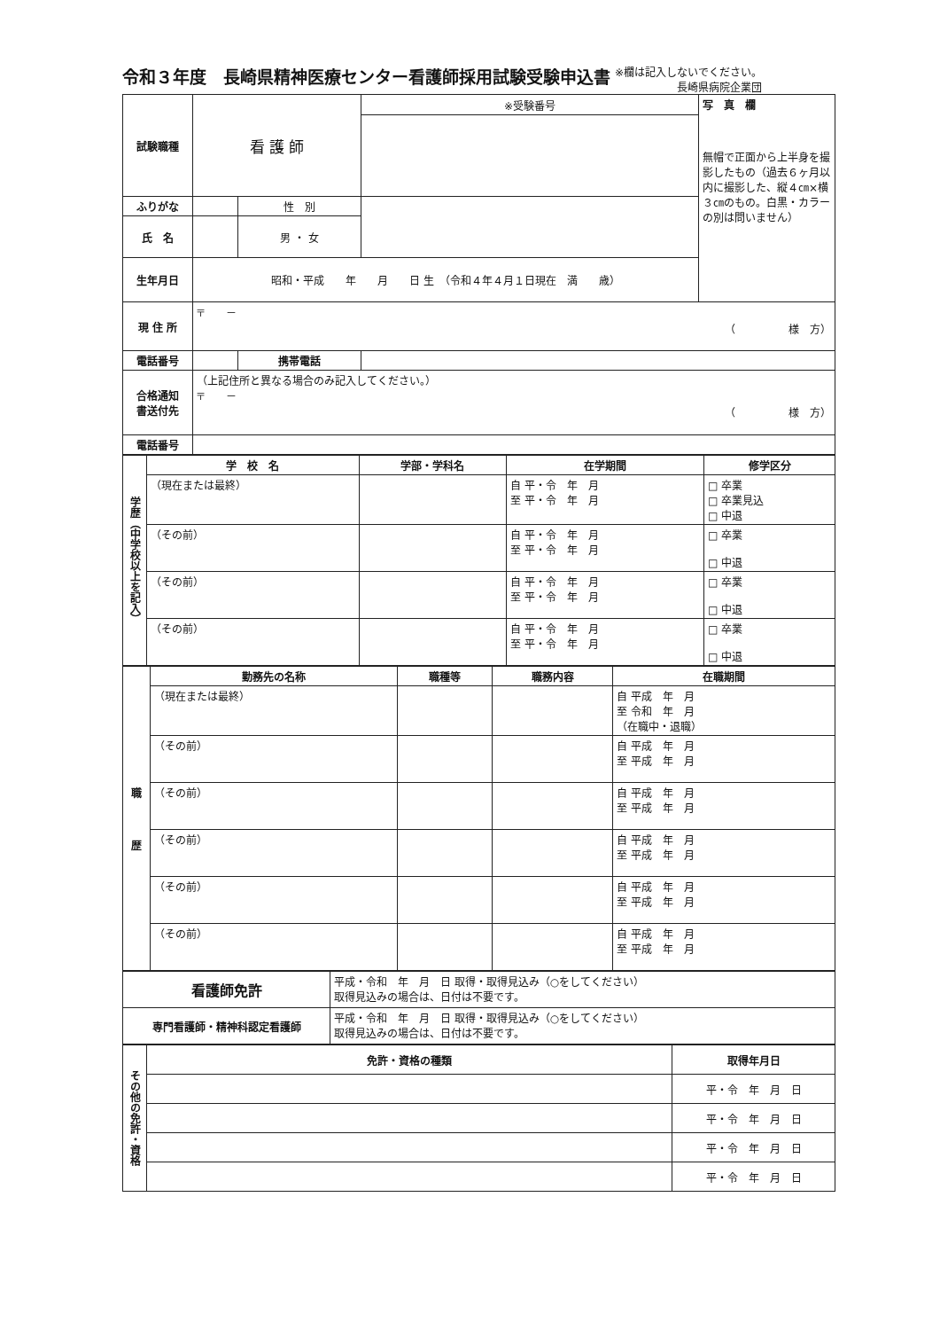令和３年度　長崎県精神医療センター看護師採用試験受験申込書
※欄は記入しないでください。
長崎県病院企業団
| 試験職種 | 看 護 師 | | ※受験番号 | 写 真 欄 無帽で正面から上半身を撮影したもの（過去６ヶ月以内に撮影した、縦４㎝×横３㎝のもの。白黒・カラーの別は問いません） |
| ふりがな | | 性 別 | | |
| 氏 名 | | 男 ・ 女 | | |
| 生年月日 | 昭和・平成 年 月 日 生 （令和４年４月１日現在 満 歳） | | | |
| 現 住 所 | 〒 － （ 様 方） | | | |
| 電話番号 | | 携帯電話 | | |
| 合格通知 書送付先 | （上記住所と異なる場合のみ記入してください。） 〒 － （ 様 方） | | | |
| 電話番号 | | | | |
| 学歴（中学校以上を記入） | 学 校 名 | 学部・学科名 | 在学期間 | 修学区分 |
| --- | --- | --- | --- | --- |
| | （現在または最終） | | 自 平・令 年 月 至 平・令 年 月 | □ 卒業 □ 卒業見込 □ 中退 |
| | （その前） | | 自 平・令 年 月 至 平・令 年 月 | □ 卒業 □ 中退 |
| | （その前） | | 自 平・令 年 月 至 平・令 年 月 | □ 卒業 □ 中退 |
| | （その前） | | 自 平・令 年 月 至 平・令 年 月 | □ 卒業 □ 中退 |
| 職 歴 | 勤務先の名称 | 職種等 | 職務内容 | 在職期間 |
| --- | --- | --- | --- | --- |
| | （現在または最終） | | | 自 平成 年 月 至 令和 年 月 （在職中・退職） |
| | （その前） | | | 自 平成 年 月 至 平成 年 月 |
| | （その前） | | | 自 平成 年 月 至 平成 年 月 |
| | （その前） | | | 自 平成 年 月 至 平成 年 月 |
| | （その前） | | | 自 平成 年 月 至 平成 年 月 |
| | （その前） | | | 自 平成 年 月 至 平成 年 月 |
| 看護師免許 | 平成・令和 年 月 日 取得・取得見込み（○をしてください） 取得見込みの場合は、日付は不要です。 |
| 専門看護師・精神科認定看護師 | 平成・令和 年 月 日 取得・取得見込み（○をしてください） 取得見込みの場合は、日付は不要です。 |
| その他の免許・資格 | 免許・資格の種類 | 取得年月日 |
| --- | --- | --- |
| | | 平・令 年 月 日 |
| | | 平・令 年 月 日 |
| | | 平・令 年 月 日 |
| | | 平・令 年 月 日 |